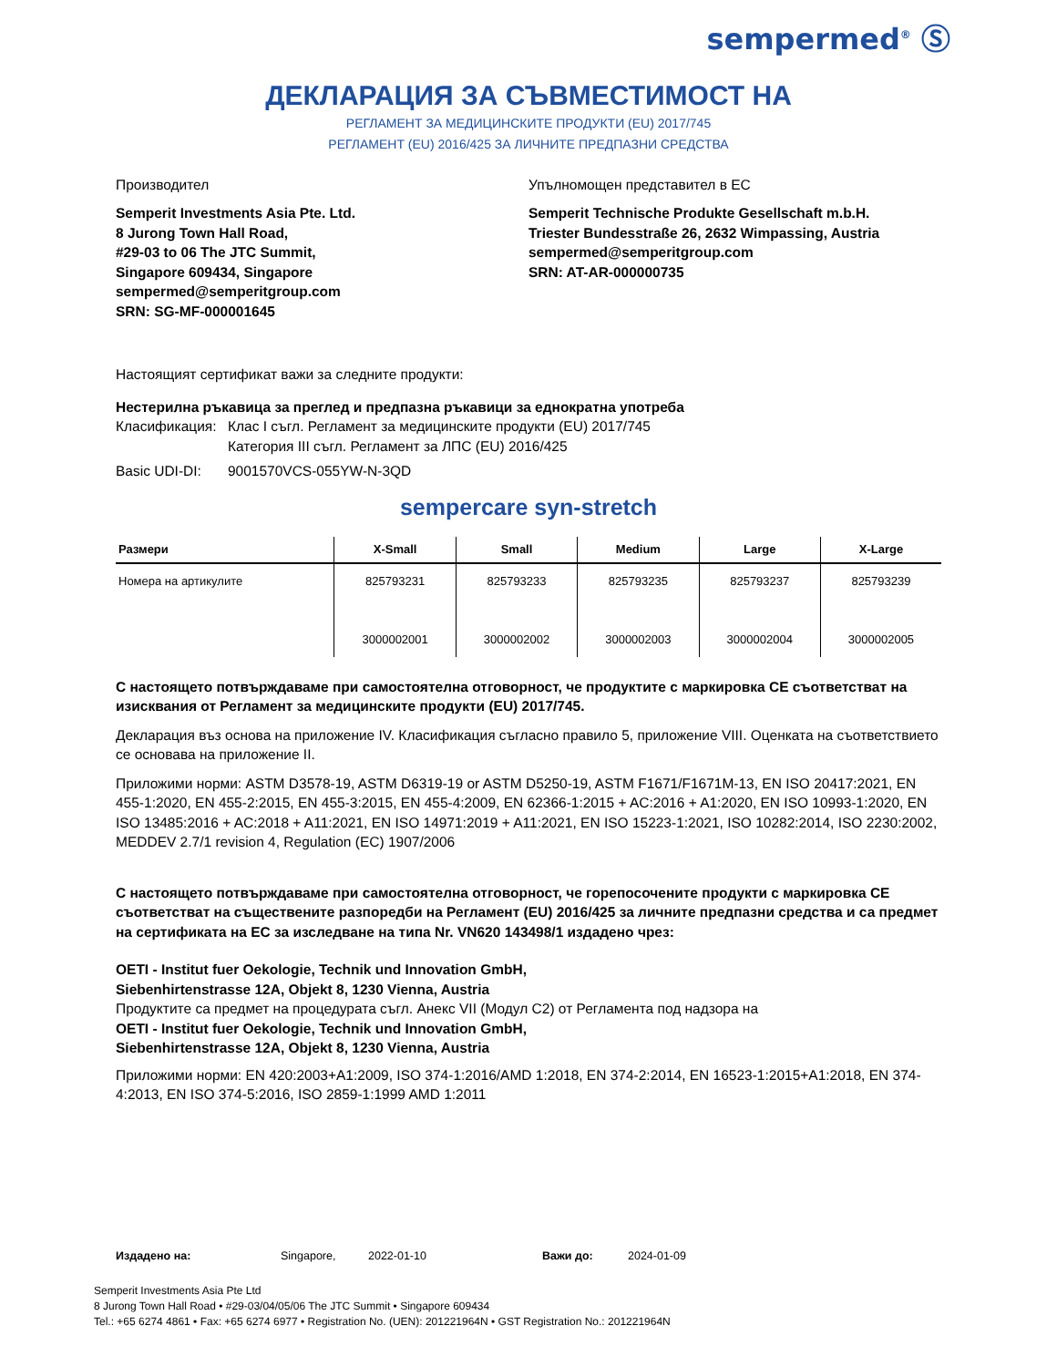sempermed<sup>®</sup> Ⓢ
ДЕКЛАРАЦИЯ ЗА СЪВМЕСТИМОСТ НА
РЕГЛАМЕНТ ЗА МЕДИЦИНСКИТЕ ПРОДУКТИ (EU) 2017/745
РЕГЛАМЕНТ (EU) 2016/425 ЗА ЛИЧНИТЕ ПРЕДПАЗНИ СРЕДСТВА
Производител
Semperit Investments Asia Pte. Ltd.
8 Jurong Town Hall Road,
#29-03 to 06 The JTC Summit,
Singapore 609434, Singapore
sempermed@semperitgroup.com
SRN: SG-MF-000001645
Упълномощен представител в ЕС
Semperit Technische Produkte Gesellschaft m.b.H.
Triester Bundesstraße 26, 2632 Wimpassing, Austria
sempermed@semperitgroup.com
SRN: AT-AR-000000735
Настоящият сертификат важи за следните продукти:
Нестерилна ръкавица за преглед и предпазна ръкавици за еднократна употреба
Класификация: Клас I съгл. Регламент за медицинските продукти (EU) 2017/745
Категория III съгл. Регламент за ЛПС (EU) 2016/425
Basic UDI-DI: 9001570VCS-055YW-N-3QD
sempercare syn-stretch
| Размери | X-Small | Small | Medium | Large | X-Large |
| --- | --- | --- | --- | --- | --- |
| Номера на артикулите | 825793231 3000002001 | 825793233 3000002002 | 825793235 3000002003 | 825793237 3000002004 | 825793239 3000002005 |
С настоящето потвърждаваме при самостоятелна отговорност, че продуктите с маркировка CE съответстват на изисквания от Регламент за медицинските продукти (EU) 2017/745.
Декларация въз основа на приложение IV. Класификация съгласно правило 5, приложение VIII. Оценката на съответствието се основава на приложение II.
Приложими норми: ASTM D3578-19, ASTM D6319-19 or ASTM D5250-19, ASTM F1671/F1671M-13, EN ISO 20417:2021, EN 455-1:2020, EN 455-2:2015, EN 455-3:2015, EN 455-4:2009, EN 62366-1:2015 + AC:2016 + A1:2020, EN ISO 10993-1:2020, EN ISO 13485:2016 + AC:2018 + A11:2021, EN ISO 14971:2019 + A11:2021, EN ISO 15223-1:2021, ISO 10282:2014, ISO 2230:2002, MEDDEV 2.7/1 revision 4, Regulation (EC) 1907/2006
С настоящето потвърждаваме при самостоятелна отговорност, че горепосочените продукти с маркировка CE съответстват на съществените разпоредби на Регламент (EU) 2016/425 за личните предпазни средства и са предмет на сертификата на ЕС за изследване на типа Nr. VN620 143498/1 издадено чрез:
OETI - Institut fuer Oekologie, Technik und Innovation GmbH,
Siebenhirtenstrasse 12A, Objekt 8, 1230 Vienna, Austria
Продуктите са предмет на процедурата съгл. Анекс VII (Модул C2) от Регламента под надзора на
OETI - Institut fuer Oekologie, Technik und Innovation GmbH,
Siebenhirtenstrasse 12A, Objekt 8, 1230 Vienna, Austria
Приложими норми: EN 420:2003+A1:2009, ISO 374-1:2016/AMD 1:2018, EN 374-2:2014, EN 16523-1:2015+A1:2018, EN 374-4:2013, EN ISO 374-5:2016, ISO 2859-1:1999 AMD 1:2011
Издадено на: Singapore, 2022-01-10 Важи до: 2024-01-09
Semperit Investments Asia Pte Ltd
8 Jurong Town Hall Road • #29-03/04/05/06 The JTC Summit • Singapore 609434
Tel.: +65 6274 4861 • Fax: +65 6274 6977 • Registration No. (UEN): 201221964N • GST Registration No.: 201221964N